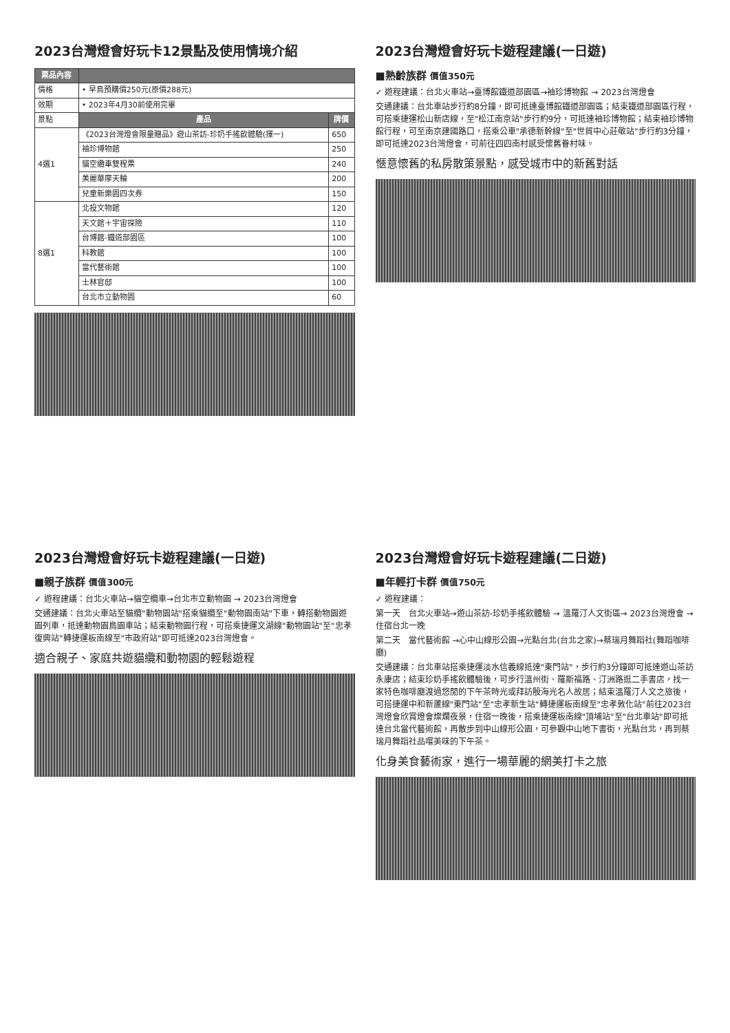2023台灣燈會好玩卡12景點及使用情境介紹
| 票品內容 | | |
| --- | --- | --- |
| 價格 | • 早鳥預購價250元(原價288元) | |
| 效期 | • 2023年4月30前使用完畢 | |
| 景點 | 產品 | 牌價 |
| 4選1 | 《2023台灣燈會限量贈品》遊山茶訪-珍奶手搖飲體驗(擇一) | 650 |
| | 袖珍博物館 | 250 |
| | 貓空纜車雙程票 | 240 |
| | 美麗華摩天輪 | 200 |
| | 兒童新樂園四次券 | 150 |
| 8選1 | 北投文物館 | 120 |
| | 天文館＋宇宙探險 | 110 |
| | 台博館-鐵道部園區 | 100 |
| | 科教館 | 100 |
| | 當代藝術館 | 100 |
| | 士林官邸 | 100 |
| | 台北市立動物園 | 60 |
2023台灣燈會好玩卡遊程建議(一日遊)
■熟齡族群 價值350元
✓ 遊程建議：台北火車站→臺博館鐵道部園區→袖珍博物館 → 2023台灣燈會
交通建議：台北車站步行約8分鐘，即可抵達臺博館鐵道部園區；結束鐵道部園區行程，可搭乘捷運松山新店線，至"松江南京站"步行約9分，可抵達袖珍博物館；結束袖珍博物館行程，可至南京建國路口，搭乘公車"承德新幹線"至"世貿中心莊敬站"步行約3分鐘，即可抵達2023台灣燈會，可前往四四南村感受懷舊眷村味。
愜意懷舊的私房散策景點，感受城市中的新舊對話
2023台灣燈會好玩卡遊程建議(一日遊)
■親子族群 價值300元
✓ 遊程建議：台北火車站→貓空纜車→台北市立動物園 → 2023台灣燈會
交通建議：台北火車站至貓纜"動物園站"搭乘貓纜至"動物園南站"下車，轉搭動物園遊園列車，抵達動物園鳥園車站；結束動物園行程，可搭乘捷運文湖線"動物園站"至"忠孝復興站"轉捷運板南線至"市政府站"即可抵達2023台灣燈會。
適合親子、家庭共遊貓纜和動物園的輕鬆遊程
2023台灣燈會好玩卡遊程建議(二日遊)
■年輕打卡群 價值750元
✓ 遊程建議：
第一天　台北火車站→遊山茶訪-珍奶手搖飲體驗 → 溫羅汀人文街區→ 2023台灣燈會 → 住宿台北一晚
第二天　當代藝術館 →心中山線形公園→光點台北(台北之家)→蔡瑞月舞蹈社(舞蹈咖啡廳)
交通建議：台北車站搭乘捷運淡水信義線抵達"東門站"，步行約3分鐘即可抵達遊山茶訪永康店；結束珍奶手搖飲體驗後，可步行溫州街、羅斯福路、汀洲路逛二手書店，找一家特色咖啡廳渡過悠閒的下午茶時光或拜訪殷海光名人故居；結束溫羅汀人文之旅後，可搭捷運中和新蘆線"東門站"至"忠孝新生站"轉捷運板南線至"忠孝敦化站"前往2023台灣燈會欣賞燈會燦爛夜景，住宿一晚後，搭乘捷運板南線"頂埔站"至"台北車站"即可抵達台北當代藝術館，再散步到中山線形公園，可參觀中山地下書街，光點台北，再到蔡瑞月舞蹈社品嚐美味的下午茶。
化身美食藝術家，進行一場華麗的網美打卡之旅